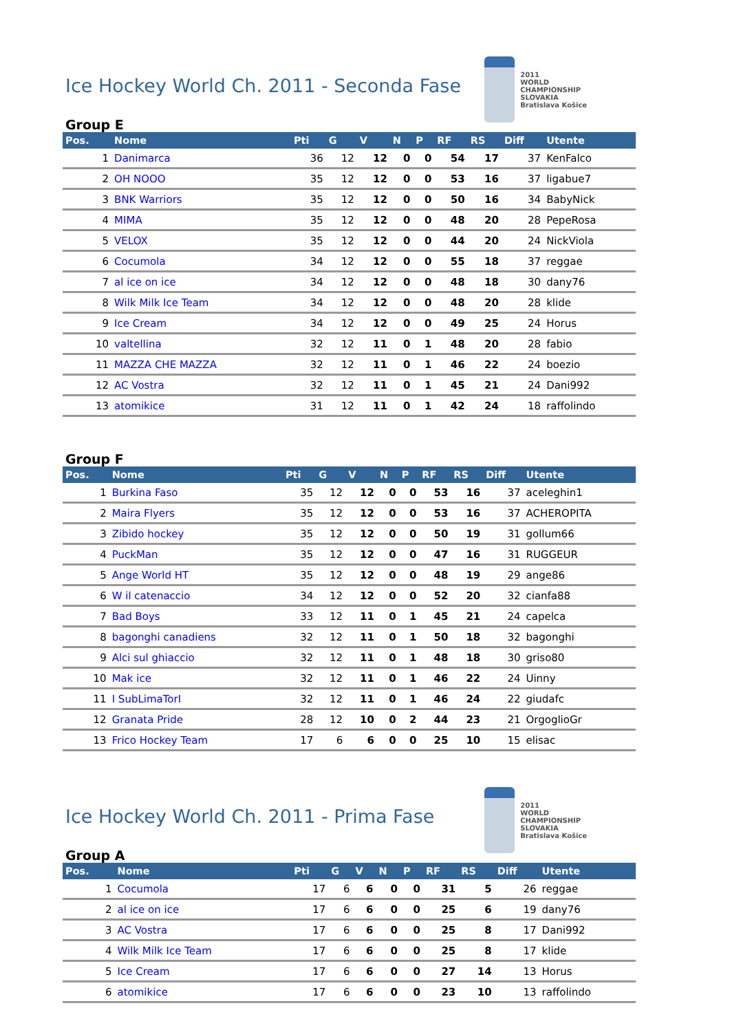Ice Hockey World Ch. 2011 - Seconda Fase
2011
WORLD CHAMPIONSHIP
SLOVAKIA
Bratislava Košice
Group E
| Pos. | Nome | Pti | G | V | N | P | RF | RS | Diff | Utente |
| --- | --- | --- | --- | --- | --- | --- | --- | --- | --- | --- |
| 1 | Danimarca | 36 | 12 | 12 | 0 | 0 | 54 | 17 | 37 | KenFalco |
| 2 | OH NOOO | 35 | 12 | 12 | 0 | 0 | 53 | 16 | 37 | ligabue7 |
| 3 | BNK Warriors | 35 | 12 | 12 | 0 | 0 | 50 | 16 | 34 | BabyNick |
| 4 | MIMA | 35 | 12 | 12 | 0 | 0 | 48 | 20 | 28 | PepeRosa |
| 5 | VELOX | 35 | 12 | 12 | 0 | 0 | 44 | 20 | 24 | NickViola |
| 6 | Cocumola | 34 | 12 | 12 | 0 | 0 | 55 | 18 | 37 | reggae |
| 7 | al ice on ice | 34 | 12 | 12 | 0 | 0 | 48 | 18 | 30 | dany76 |
| 8 | Wilk Milk Ice Team | 34 | 12 | 12 | 0 | 0 | 48 | 20 | 28 | klide |
| 9 | Ice Cream | 34 | 12 | 12 | 0 | 0 | 49 | 25 | 24 | Horus |
| 10 | valtellina | 32 | 12 | 11 | 0 | 1 | 48 | 20 | 28 | fabio |
| 11 | MAZZA CHE MAZZA | 32 | 12 | 11 | 0 | 1 | 46 | 22 | 24 | boezio |
| 12 | AC Vostra | 32 | 12 | 11 | 0 | 1 | 45 | 21 | 24 | Dani992 |
| 13 | atomikice | 31 | 12 | 11 | 0 | 1 | 42 | 24 | 18 | raffolindo |
Group F
| Pos. | Nome | Pti | G | V | N | P | RF | RS | Diff | Utente |
| --- | --- | --- | --- | --- | --- | --- | --- | --- | --- | --- |
| 1 | Burkina Faso | 35 | 12 | 12 | 0 | 0 | 53 | 16 | 37 | aceleghin1 |
| 2 | Maira Flyers | 35 | 12 | 12 | 0 | 0 | 53 | 16 | 37 | ACHEROPITA |
| 3 | Zibido hockey | 35 | 12 | 12 | 0 | 0 | 50 | 19 | 31 | gollum66 |
| 4 | PuckMan | 35 | 12 | 12 | 0 | 0 | 47 | 16 | 31 | RUGGEUR |
| 5 | Ange World HT | 35 | 12 | 12 | 0 | 0 | 48 | 19 | 29 | ange86 |
| 6 | W il catenaccio | 34 | 12 | 12 | 0 | 0 | 52 | 20 | 32 | cianfa88 |
| 7 | Bad Boys | 33 | 12 | 11 | 0 | 1 | 45 | 21 | 24 | capelca |
| 8 | bagonghi canadiens | 32 | 12 | 11 | 0 | 1 | 50 | 18 | 32 | bagonghi |
| 9 | Alci sul ghiaccio | 32 | 12 | 11 | 0 | 1 | 48 | 18 | 30 | griso80 |
| 10 | Mak ice | 32 | 12 | 11 | 0 | 1 | 46 | 22 | 24 | Uinny |
| 11 | I SubLimaTorI | 32 | 12 | 11 | 0 | 1 | 46 | 24 | 22 | giudafc |
| 12 | Granata Pride | 28 | 12 | 10 | 0 | 2 | 44 | 23 | 21 | OrgoglioGr |
| 13 | Frico Hockey Team | 17 | 6 | 6 | 0 | 0 | 25 | 10 | 15 | elisac |
Ice Hockey World Ch. 2011 - Prima Fase
2011
WORLD CHAMPIONSHIP
SLOVAKIA
Bratislava Košice
Group A
| Pos. | Nome | Pti | G | V | N | P | RF | RS | Diff | Utente |
| --- | --- | --- | --- | --- | --- | --- | --- | --- | --- | --- |
| 1 | Cocumola | 17 | 6 | 6 | 0 | 0 | 31 | 5 | 26 | reggae |
| 2 | al ice on ice | 17 | 6 | 6 | 0 | 0 | 25 | 6 | 19 | dany76 |
| 3 | AC Vostra | 17 | 6 | 6 | 0 | 0 | 25 | 8 | 17 | Dani992 |
| 4 | Wilk Milk Ice Team | 17 | 6 | 6 | 0 | 0 | 25 | 8 | 17 | klide |
| 5 | Ice Cream | 17 | 6 | 6 | 0 | 0 | 27 | 14 | 13 | Horus |
| 6 | atomikice | 17 | 6 | 6 | 0 | 0 | 23 | 10 | 13 | raffolindo |